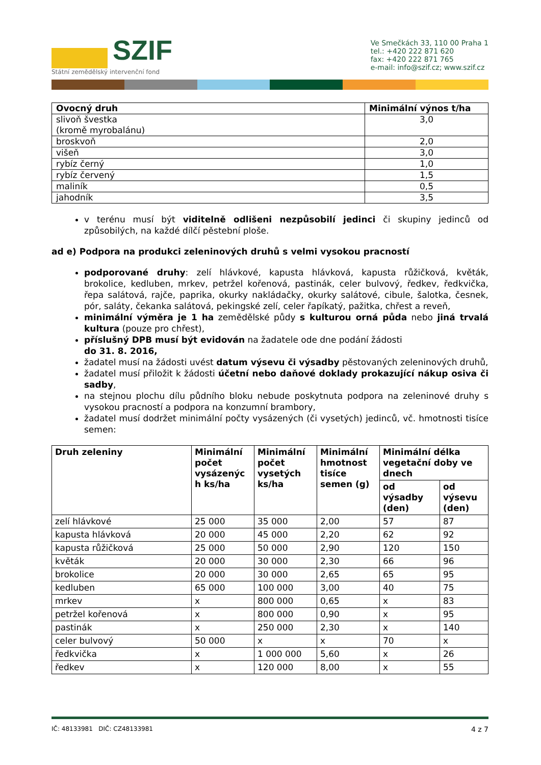SZIF
Státní zemědělský intervenční fond
Ve Smečkách 33, 110 00 Praha 1
tel.: +420 222 871 620
fax: +420 222 871 765
e-mail: info@szif.cz; www.szif.cz
| Ovocný druh | Minimální výnos t/ha |
| --- | --- |
| slivoň švestka (kromě myrobalánu) | 3,0 |
| broskvoň | 2,0 |
| višeň | 3,0 |
| rybíz černý | 1,0 |
| rybíz červený | 1,5 |
| maliník | 0,5 |
| jahodník | 3,5 |
v terénu musí být viditelně odlišeni nezpůsobilí jedinci či skupiny jedinců od způsobilých, na každé dílčí pěstební ploše.
ad e) Podpora na produkci zeleninových druhů s velmi vysokou pracností
podporované druhy: zelí hlávkové, kapusta hlávková, kapusta růžičková, květák, brokolice, kedluben, mrkev, petržel kořenová, pastinák, celer bulvový, ředkev, ředkvička, řepa salátová, rajče, paprika, okurky nakládačky, okurky salátové, cibule, šalotka, česnek, pór, saláty, čekanka salátová, pekingské zelí, celer řapíkatý, pažitka, chřest a reveň,
minimální výměra je 1 ha zemědělské půdy s kulturou orná půda nebo jiná trvalá kultura (pouze pro chřest),
příslušný DPB musí být evidován na žadatele ode dne podání žádosti
do 31. 8. 2016,
žadatel musí na žádosti uvést datum výsevu či výsadby pěstovaných zeleninových druhů,
žadatel musí přiložit k žádosti účetní nebo daňové doklady prokazující nákup osiva či sadby,
na stejnou plochu dílu půdního bloku nebude poskytnuta podpora na zeleninové druhy s vysokou pracností a podpora na konzumní brambory,
žadatel musí dodržet minimální počty vysázených (či vysetých) jedinců, vč. hmotnosti tisíce semen:
| Druh zeleniny | Minimální počet vysázenýc h ks/ha | Minimální počet vysetých ks/ha | Minimální hmotnost tisíce semen (g) | Minimální délka vegetační doby ve dnech | |
| --- | --- | --- | --- | --- | --- |
| | | | | od výsadby (den) | od výsevu (den) |
| zelí hlávkové | 25 000 | 35 000 | 2,00 | 57 | 87 |
| kapusta hlávková | 20 000 | 45 000 | 2,20 | 62 | 92 |
| kapusta růžičková | 25 000 | 50 000 | 2,90 | 120 | 150 |
| květák | 20 000 | 30 000 | 2,30 | 66 | 96 |
| brokolice | 20 000 | 30 000 | 2,65 | 65 | 95 |
| kedluben | 65 000 | 100 000 | 3,00 | 40 | 75 |
| mrkev | x | 800 000 | 0,65 | x | 83 |
| petržel kořenová | x | 800 000 | 0,90 | x | 95 |
| pastinák | x | 250 000 | 2,30 | x | 140 |
| celer bulvový | 50 000 | x | x | 70 | x |
| ředkvička | x | 1 000 000 | 5,60 | x | 26 |
| ředkev | x | 120 000 | 8,00 | x | 55 |
IČ: 48133981 DIČ: CZ48133981 4 z 7